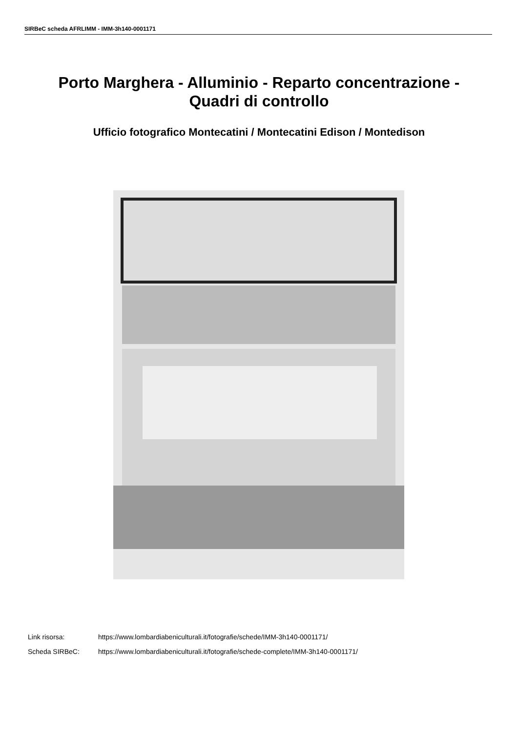SIRBeC scheda AFRLIMM - IMM-3h140-0001171
Porto Marghera - Alluminio - Reparto concentrazione -
Quadri di controllo
Ufficio fotografico Montecatini / Montecatini Edison / Montedison
Link risorsa: https://www.lombardiabeniculturali.it/fotografie/schede/IMM-3h140-0001171/
Scheda SIRBeC: https://www.lombardiabeniculturali.it/fotografie/schede-complete/IMM-3h140-0001171/